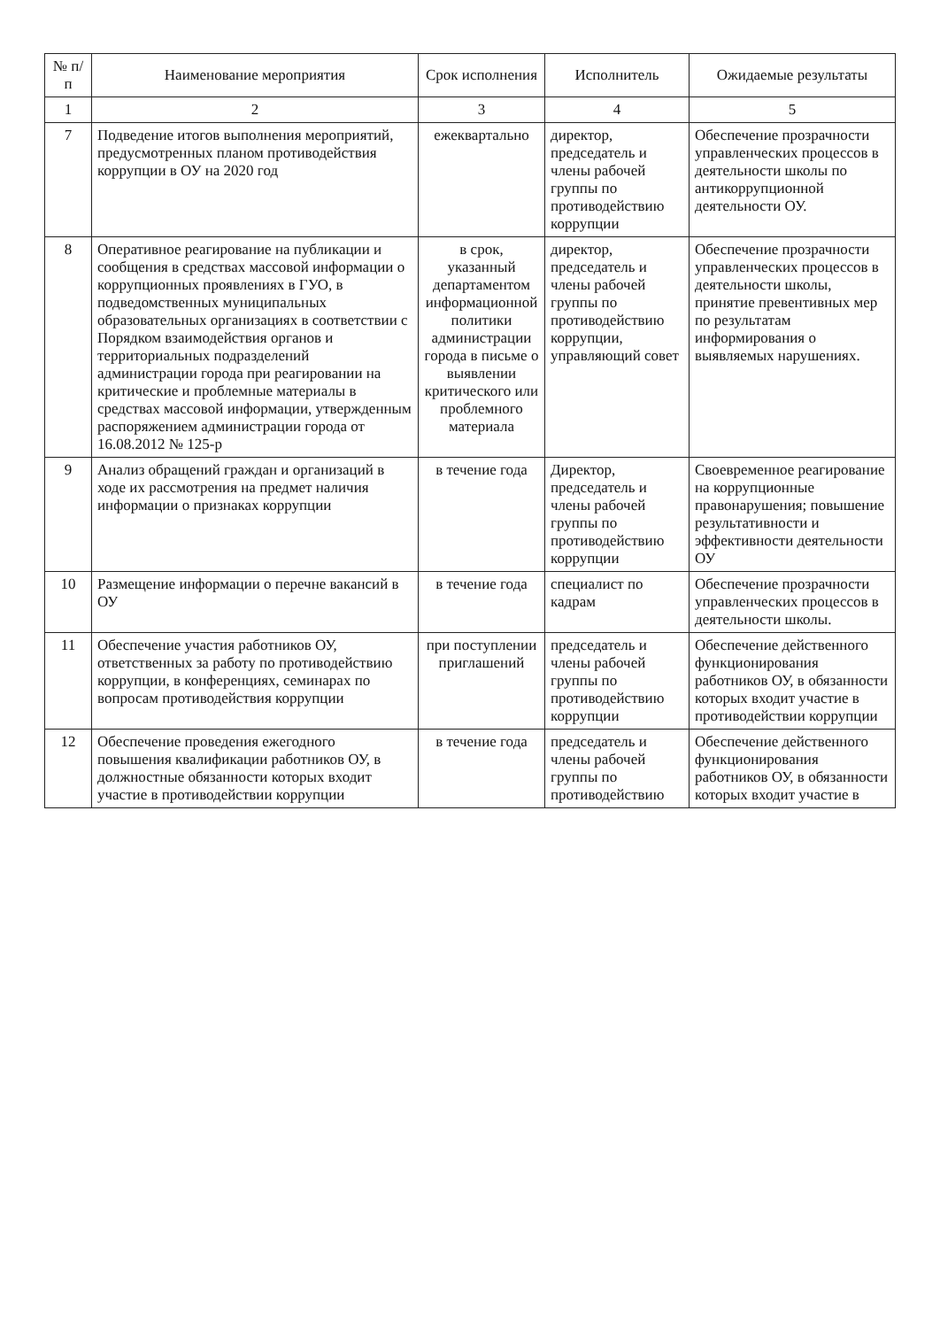| № п/п | Наименование мероприятия | Срок исполнения | Исполнитель | Ожидаемые результаты |
| --- | --- | --- | --- | --- |
| 1 | 2 | 3 | 4 | 5 |
| 7 | Подведение итогов выполнения мероприятий, предусмотренных планом противодействия коррупции в ОУ на 2020 год | ежеквартально | директор, председатель и члены рабочей группы по противодействию коррупции | Обеспечение прозрачности управленческих процессов в деятельности школы по антикоррупционной деятельности ОУ. |
| 8 | Оперативное реагирование на публикации и сообщения в средствах массовой информации о коррупционных проявлениях в ГУО, в подведомственных муниципальных образовательных организациях в соответствии с Порядком взаимодействия органов и территориальных подразделений администрации города при реагировании на критические и проблемные материалы в средствах массовой информации, утвержденным распоряжением администрации города от 16.08.2012 № 125-р | в срок, указанный департаментом информационной политики администрации города в письме о выявлении критического или проблемного материала | директор, председатель и члены рабочей группы по противодействию коррупции, управляющий совет | Обеспечение прозрачности управленческих процессов в деятельности школы, принятие превентивных мер по результатам информирования о выявляемых нарушениях. |
| 9 | Анализ обращений граждан и организаций в ходе их рассмотрения на предмет наличия информации о признаках коррупции | в течение года | Директор, председатель и члены рабочей группы по противодействию коррупции | Своевременное реагирование на коррупционные правонарушения; повышение результативности и эффективности деятельности ОУ |
| 10 | Размещение информации о перечне вакансий в ОУ | в течение года | специалист по кадрам | Обеспечение прозрачности управленческих процессов в деятельности школы. |
| 11 | Обеспечение участия работников ОУ, ответственных за работу по противодействию коррупции, в конференциях, семинарах по вопросам противодействия коррупции | при поступлении приглашений | председатель и члены рабочей группы по противодействию коррупции | Обеспечение действенного функционирования работников ОУ, в обязанности которых входит участие в противодействии коррупции |
| 12 | Обеспечение проведения ежегодного повышения квалификации работников ОУ, в должностные обязанности которых входит участие в противодействии коррупции | в течение года | председатель и члены рабочей группы по противодействию | Обеспечение действенного функционирования работников ОУ, в обязанности которых входит участие в |